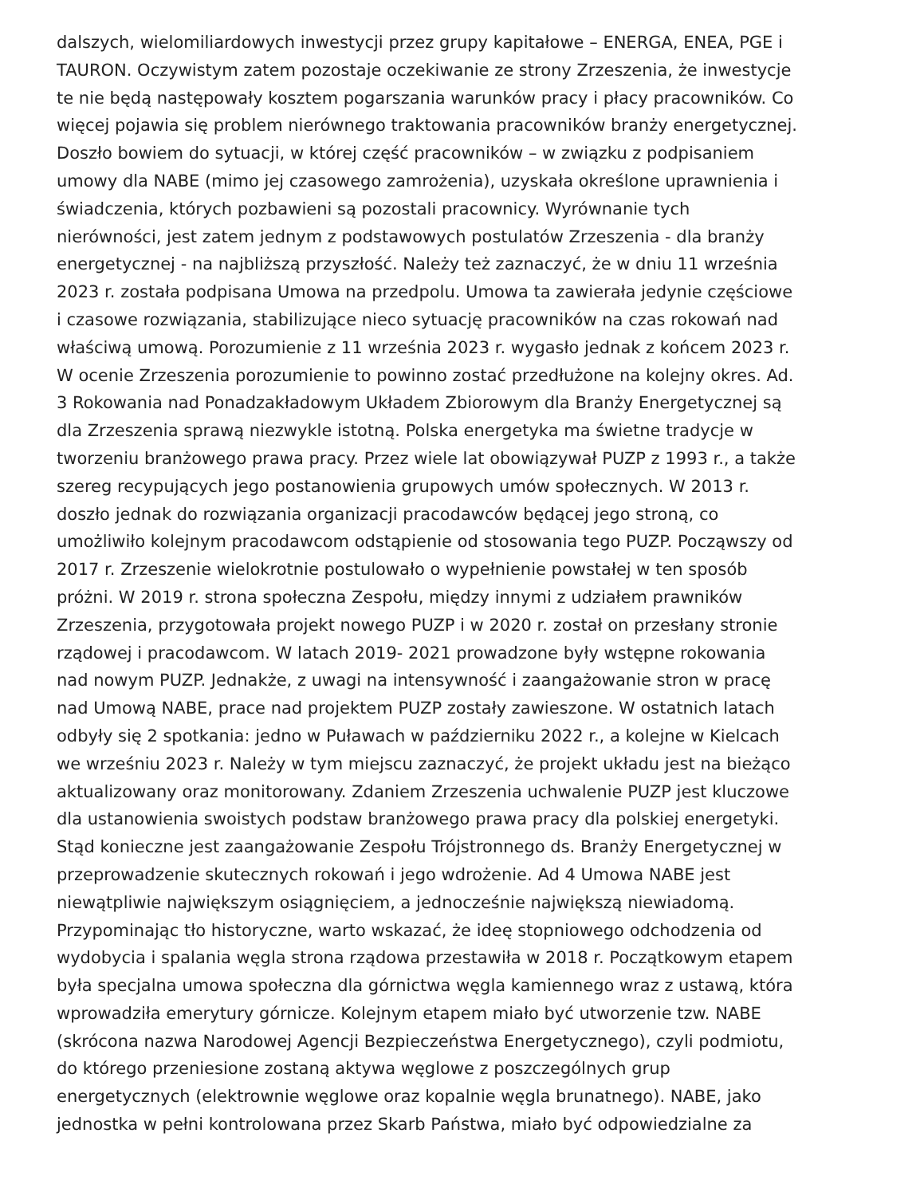dalszych, wielomiliardowych inwestycji przez grupy kapitałowe – ENERGA, ENEA, PGE i
TAURON. Oczywistym zatem pozostaje oczekiwanie ze strony Zrzeszenia, że inwestycje
te nie będą następowały kosztem pogarszania warunków pracy i płacy pracowników. Co
więcej pojawia się problem nierównego traktowania pracowników branży energetycznej.
Doszło bowiem do sytuacji, w której część pracowników – w związku z podpisaniem
umowy dla NABE (mimo jej czasowego zamrożenia), uzyskała określone uprawnienia i
świadczenia, których pozbawieni są pozostali pracownicy. Wyrównanie tych
nierówności, jest zatem jednym z podstawowych postulatów Zrzeszenia - dla branży
energetycznej - na najbliższą przyszłość. Należy też zaznaczyć, że w dniu 11 września
2023 r. została podpisana Umowa na przedpolu. Umowa ta zawierała jedynie częściowe
i czasowe rozwiązania, stabilizujące nieco sytuację pracowników na czas rokowań nad
właściwą umową. Porozumienie z 11 września 2023 r. wygasło jednak z końcem 2023 r.
W ocenie Zrzeszenia porozumienie to powinno zostać przedłużone na kolejny okres. Ad.
3 Rokowania nad Ponadzakładowym Układem Zbiorowym dla Branży Energetycznej są
dla Zrzeszenia sprawą niezwykle istotną. Polska energetyka ma świetne tradycje w
tworzeniu branżowego prawa pracy. Przez wiele lat obowiązywał PUZP z 1993 r., a także
szereg recypujących jego postanowienia grupowych umów społecznych. W 2013 r.
doszło jednak do rozwiązania organizacji pracodawców będącej jego stroną, co
umożliwiło kolejnym pracodawcom odstąpienie od stosowania tego PUZP. Począwszy od
2017 r. Zrzeszenie wielokrotnie postulowało o wypełnienie powstałej w ten sposób
próżni. W 2019 r. strona społeczna Zespołu, między innymi z udziałem prawników
Zrzeszenia, przygotowała projekt nowego PUZP i w 2020 r. został on przesłany stronie
rządowej i pracodawcom. W latach 2019- 2021 prowadzone były wstępne rokowania
nad nowym PUZP. Jednakże, z uwagi na intensywność i zaangażowanie stron w pracę
nad Umową NABE, prace nad projektem PUZP zostały zawieszone. W ostatnich latach
odbyły się 2 spotkania: jedno w Puławach w październiku 2022 r., a kolejne w Kielcach
we wrześniu 2023 r. Należy w tym miejscu zaznaczyć, że projekt układu jest na bieżąco
aktualizowany oraz monitorowany. Zdaniem Zrzeszenia uchwalenie PUZP jest kluczowe
dla ustanowienia swoistych podstaw branżowego prawa pracy dla polskiej energetyki.
Stąd konieczne jest zaangażowanie Zespołu Trójstronnego ds. Branży Energetycznej w
przeprowadzenie skutecznych rokowań i jego wdrożenie. Ad 4 Umowa NABE jest
niewątpliwie największym osiągnięciem, a jednocześnie największą niewiadomą.
Przypominając tło historyczne, warto wskazać, że ideę stopniowego odchodzenia od
wydobycia i spalania węgla strona rządowa przestawiła w 2018 r. Początkowym etapem
była specjalna umowa społeczna dla górnictwa węgla kamiennego wraz z ustawą, która
wprowadziła emerytury górnicze. Kolejnym etapem miało być utworzenie tzw. NABE
(skrócona nazwa Narodowej Agencji Bezpieczeństwa Energetycznego), czyli podmiotu,
do którego przeniesione zostaną aktywa węglowe z poszczególnych grup
energetycznych (elektrownie węglowe oraz kopalnie węgla brunatnego). NABE, jako
jednostka w pełni kontrolowana przez Skarb Państwa, miało być odpowiedzialne za